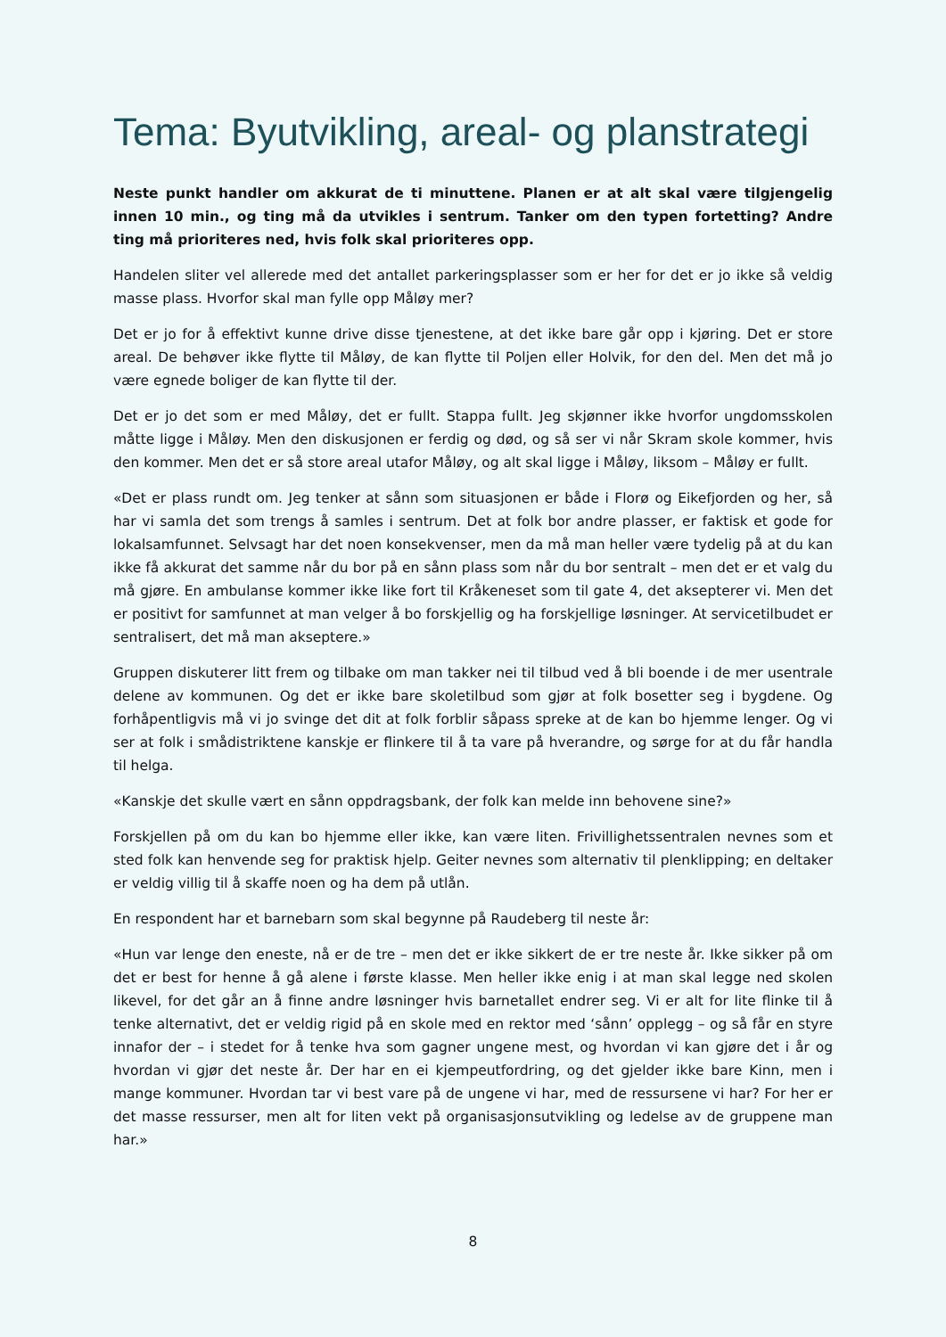Tema: Byutvikling, areal- og planstrategi
Neste punkt handler om akkurat de ti minuttene. Planen er at alt skal være tilgjengelig innen 10 min., og ting må da utvikles i sentrum. Tanker om den typen fortetting? Andre ting må prioriteres ned, hvis folk skal prioriteres opp.
Handelen sliter vel allerede med det antallet parkeringsplasser som er her for det er jo ikke så veldig masse plass. Hvorfor skal man fylle opp Måløy mer?
Det er jo for å effektivt kunne drive disse tjenestene, at det ikke bare går opp i kjøring. Det er store areal. De behøver ikke flytte til Måløy, de kan flytte til Poljen eller Holvik, for den del. Men det må jo være egnede boliger de kan flytte til der.
Det er jo det som er med Måløy, det er fullt. Stappa fullt. Jeg skjønner ikke hvorfor ungdomsskolen måtte ligge i Måløy. Men den diskusjonen er ferdig og død, og så ser vi når Skram skole kommer, hvis den kommer. Men det er så store areal utafor Måløy, og alt skal ligge i Måløy, liksom – Måløy er fullt.
«Det er plass rundt om. Jeg tenker at sånn som situasjonen er både i Florø og Eikefjorden og her, så har vi samla det som trengs å samles i sentrum. Det at folk bor andre plasser, er faktisk et gode for lokalsamfunnet. Selvsagt har det noen konsekvenser, men da må man heller være tydelig på at du kan ikke få akkurat det samme når du bor på en sånn plass som når du bor sentralt – men det er et valg du må gjøre. En ambulanse kommer ikke like fort til Kråkeneset som til gate 4, det aksepterer vi. Men det er positivt for samfunnet at man velger å bo forskjellig og ha forskjellige løsninger. At servicetilbudet er sentralisert, det må man akseptere.»
Gruppen diskuterer litt frem og tilbake om man takker nei til tilbud ved å bli boende i de mer usentrale delene av kommunen. Og det er ikke bare skoletilbud som gjør at folk bosetter seg i bygdene. Og forhåpentligvis må vi jo svinge det dit at folk forblir såpass spreke at de kan bo hjemme lenger. Og vi ser at folk i smådistriktene kanskje er flinkere til å ta vare på hverandre, og sørge for at du får handla til helga.
«Kanskje det skulle vært en sånn oppdragsbank, der folk kan melde inn behovene sine?»
Forskjellen på om du kan bo hjemme eller ikke, kan være liten. Frivillighetssentralen nevnes som et sted folk kan henvende seg for praktisk hjelp. Geiter nevnes som alternativ til plenklipping; en deltaker er veldig villig til å skaffe noen og ha dem på utlån.
En respondent har et barnebarn som skal begynne på Raudeberg til neste år:
«Hun var lenge den eneste, nå er de tre – men det er ikke sikkert de er tre neste år. Ikke sikker på om det er best for henne å gå alene i første klasse. Men heller ikke enig i at man skal legge ned skolen likevel, for det går an å finne andre løsninger hvis barnetallet endrer seg. Vi er alt for lite flinke til å tenke alternativt, det er veldig rigid på en skole med en rektor med ‘sånn’ opplegg – og så får en styre innafor der – i stedet for å tenke hva som gagner ungene mest, og hvordan vi kan gjøre det i år og hvordan vi gjør det neste år. Der har en ei kjempeutfordring, og det gjelder ikke bare Kinn, men i mange kommuner. Hvordan tar vi best vare på de ungene vi har, med de ressursene vi har? For her er det masse ressurser, men alt for liten vekt på organisasjonsutvikling og ledelse av de gruppene man har.»
8